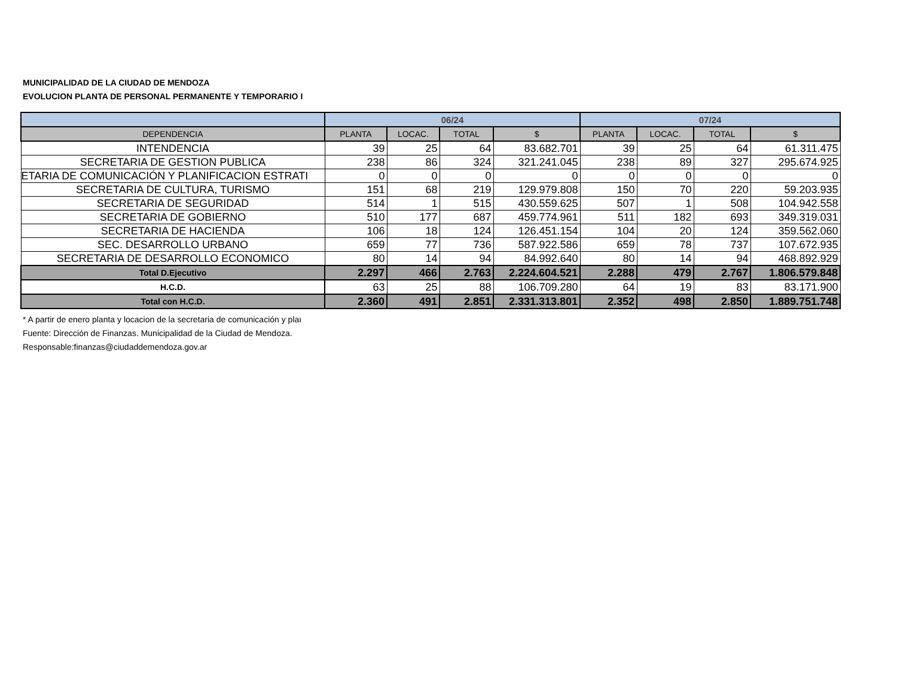MUNICIPALIDAD DE LA CIUDAD DE MENDOZA
EVOLUCION PLANTA DE PERSONAL PERMANENTE Y TEMPORARIO I
| | 06/24 | | | | 07/24 | | | |
| --- | --- | --- | --- | --- | --- | --- | --- | --- |
| DEPENDENCIA | PLANTA | LOCAC. | TOTAL | $ | PLANTA | LOCAC. | TOTAL | $ |
| INTENDENCIA | 39 | 25 | 64 | 83.682.701 | 39 | 25 | 64 | 61.311.475 |
| SECRETARIA DE GESTION PUBLICA | 238 | 86 | 324 | 321.241.045 | 238 | 89 | 327 | 295.674.925 |
| ETARIA DE COMUNICACIÓN Y PLANIFICACION ESTRATI | 0 | 0 | 0 | 0 | 0 | 0 | 0 | 0 |
| SECRETARIA DE CULTURA, TURISMO | 151 | 68 | 219 | 129.979.808 | 150 | 70 | 220 | 59.203.935 |
| SECRETARIA DE SEGURIDAD | 514 | 1 | 515 | 430.559.625 | 507 | 1 | 508 | 104.942.558 |
| SECRETARIA DE GOBIERNO | 510 | 177 | 687 | 459.774.961 | 511 | 182 | 693 | 349.319.031 |
| SECRETARIA DE HACIENDA | 106 | 18 | 124 | 126.451.154 | 104 | 20 | 124 | 359.562.060 |
| SEC. DESARROLLO URBANO | 659 | 77 | 736 | 587.922.586 | 659 | 78 | 737 | 107.672.935 |
| SECRETARIA DE DESARROLLO ECONOMICO | 80 | 14 | 94 | 84.992.640 | 80 | 14 | 94 | 468.892.929 |
| Total D.Ejecutivo | 2.297 | 466 | 2.763 | 2.224.604.521 | 2.288 | 479 | 2.767 | 1.806.579.848 |
| H.C.D. | 63 | 25 | 88 | 106.709.280 | 64 | 19 | 83 | 83.171.900 |
| Total con H.C.D. | 2.360 | 491 | 2.851 | 2.331.313.801 | 2.352 | 498 | 2.850 | 1.889.751.748 |
* A partir de enero planta y locacion de la secretaria de comunicación y plaı
Fuente: Dirección de Finanzas. Municipalidad de la Ciudad de Mendoza.
Responsable:finanzas@ciudaddemendoza.gov.ar